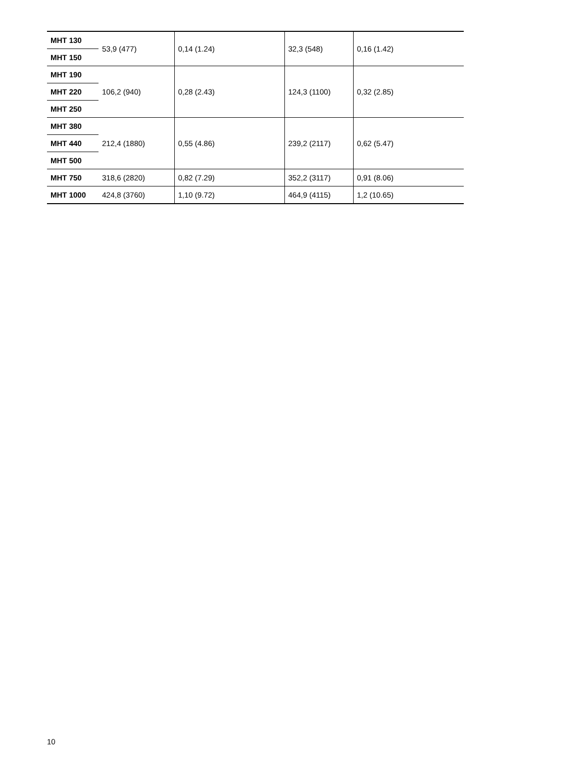| MHT 130 | 53,9 (477) | 0,14 (1.24) | 32,3 (548) | 0,16 (1.42) |
| MHT 150 | | | | |
| MHT 190 | 106,2 (940) | 0,28 (2.43) | 124,3 (1100) | 0,32 (2.85) |
| MHT 220 | | | | |
| MHT 250 | | | | |
| MHT 380 | 212,4 (1880) | 0,55 (4.86) | 239,2 (2117) | 0,62 (5.47) |
| MHT 440 | | | | |
| MHT 500 | | | | |
| MHT 750 | 318,6 (2820) | 0,82 (7.29) | 352,2 (3117) | 0,91 (8.06) |
| MHT 1000 | 424,8 (3760) | 1,10 (9.72) | 464,9 (4115) | 1,2 (10.65) |
10